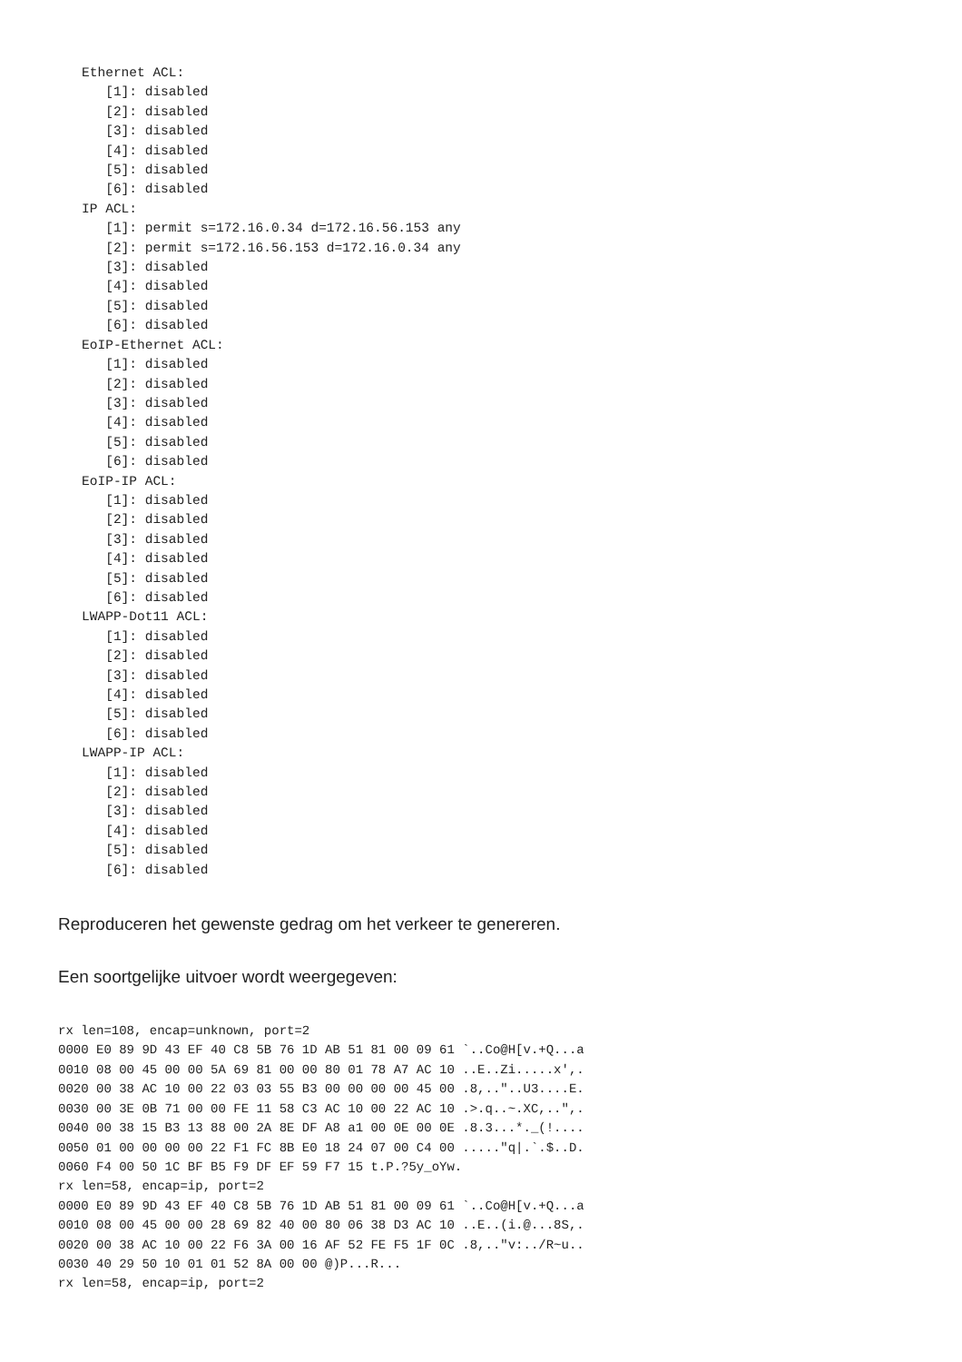Ethernet ACL:
      [1]: disabled
      [2]: disabled
      [3]: disabled
      [4]: disabled
      [5]: disabled
      [6]: disabled
   IP ACL:
      [1]: permit s=172.16.0.34 d=172.16.56.153 any
      [2]: permit s=172.16.56.153 d=172.16.0.34 any
      [3]: disabled
      [4]: disabled
      [5]: disabled
      [6]: disabled
   EoIP-Ethernet ACL:
      [1]: disabled
      [2]: disabled
      [3]: disabled
      [4]: disabled
      [5]: disabled
      [6]: disabled
   EoIP-IP ACL:
      [1]: disabled
      [2]: disabled
      [3]: disabled
      [4]: disabled
      [5]: disabled
      [6]: disabled
   LWAPP-Dot11 ACL:
      [1]: disabled
      [2]: disabled
      [3]: disabled
      [4]: disabled
      [5]: disabled
      [6]: disabled
   LWAPP-IP ACL:
      [1]: disabled
      [2]: disabled
      [3]: disabled
      [4]: disabled
      [5]: disabled
      [6]: disabled
Reproduceren het gewenste gedrag om het verkeer te genereren.
Een soortgelijke uitvoer wordt weergegeven:
rx len=108, encap=unknown, port=2
0000 E0 89 9D 43 EF 40 C8 5B 76 1D AB 51 81 00 09 61 `..Co@H[v.+Q...a
0010 08 00 45 00 00 5A 69 81 00 00 80 01 78 A7 AC 10 ..E..Zi.....x',.
0020 00 38 AC 10 00 22 03 03 55 B3 00 00 00 00 45 00 .8,.."..U3....E.
0030 00 3E 0B 71 00 00 FE 11 58 C3 AC 10 00 22 AC 10 .>.q..~.XC,..",.
0040 00 38 15 B3 13 88 00 2A 8E DF A8 a1 00 0E 00 0E .8.3...*._(!....
0050 01 00 00 00 00 22 F1 FC 8B E0 18 24 07 00 C4 00 ....."q|.`.$..D.
0060 F4 00 50 1C BF B5 F9 DF EF 59 F7 15 t.P.?5y_oYw.
rx len=58, encap=ip, port=2
0000 E0 89 9D 43 EF 40 C8 5B 76 1D AB 51 81 00 09 61 `..Co@H[v.+Q...a
0010 08 00 45 00 00 28 69 82 40 00 80 06 38 D3 AC 10 ..E..(i.@...8S,.
0020 00 38 AC 10 00 22 F6 3A 00 16 AF 52 FE F5 1F 0C .8,.."v:../R~u..
0030 40 29 50 10 01 01 52 8A 00 00 @)P...R...
rx len=58, encap=ip, port=2